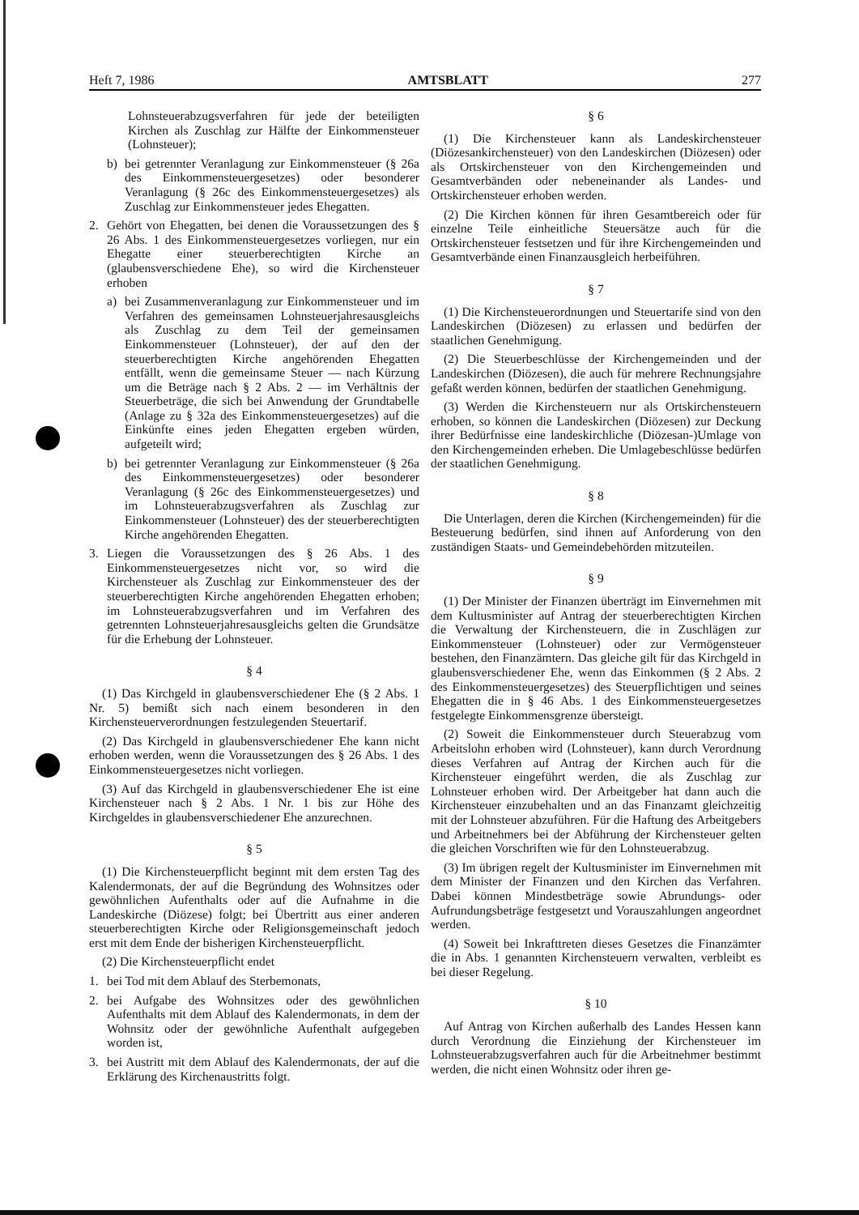Heft 7, 1986 AMTSBLATT 277
Lohnsteuerabzugsverfahren für jede der beteiligten Kirchen als Zuschlag zur Hälfte der Einkommensteuer (Lohnsteuer);
b) bei getrennter Veranlagung zur Einkommensteuer (§ 26a des Einkommensteuergesetzes) oder besonderer Veranlagung (§ 26c des Einkommensteuergesetzes) als Zuschlag zur Einkommensteuer jedes Ehegatten.
2. Gehört von Ehegatten, bei denen die Voraussetzungen des § 26 Abs. 1 des Einkommensteuergesetzes vorliegen, nur ein Ehegatte einer steuerberechtigten Kirche an (glaubensverschiedene Ehe), so wird die Kirchensteuer erhoben
a) bei Zusammenveranlagung zur Einkommensteuer und im Verfahren des gemeinsamen Lohnsteuerjahresausgleichs als Zuschlag zu dem Teil der gemeinsamen Einkommensteuer (Lohnsteuer), der auf den der steuerberechtigten Kirche angehörenden Ehegatten entfällt, wenn die gemeinsame Steuer — nach Kürzung um die Beträge nach § 2 Abs. 2 — im Verhältnis der Steuerbeträge, die sich bei Anwendung der Grundtabelle (Anlage zu § 32a des Einkommensteuergesetzes) auf die Einkünfte eines jeden Ehegatten ergeben würden, aufgeteilt wird;
b) bei getrennter Veranlagung zur Einkommensteuer (§ 26a des Einkommensteuergesetzes) oder besonderer Veranlagung (§ 26c des Einkommensteuergesetzes) und im Lohnsteuerabzugsverfahren als Zuschlag zur Einkommensteuer (Lohnsteuer) des der steuerberechtigten Kirche angehörenden Ehegatten.
3. Liegen die Voraussetzungen des § 26 Abs. 1 des Einkommensteuergesetzes nicht vor, so wird die Kirchensteuer als Zuschlag zur Einkommensteuer des der steuerberechtigten Kirche angehörenden Ehegatten erhoben; im Lohnsteuerabzugsverfahren und im Verfahren des getrennten Lohnsteuerjahresausgleichs gelten die Grundsätze für die Erhebung der Lohnsteuer.
§ 4
(1) Das Kirchgeld in glaubensverschiedener Ehe (§ 2 Abs. 1 Nr. 5) bemißt sich nach einem besonderen in den Kirchensteuerverordnungen festzulegenden Steuertarif.
(2) Das Kirchgeld in glaubensverschiedener Ehe kann nicht erhoben werden, wenn die Voraussetzungen des § 26 Abs. 1 des Einkommensteuergesetzes nicht vorliegen.
(3) Auf das Kirchgeld in glaubensverschiedener Ehe ist eine Kirchensteuer nach § 2 Abs. 1 Nr. 1 bis zur Höhe des Kirchgeldes in glaubensverschiedener Ehe anzurechnen.
§ 5
(1) Die Kirchensteuerpflicht beginnt mit dem ersten Tag des Kalendermonats, der auf die Begründung des Wohnsitzes oder gewöhnlichen Aufenthalts oder auf die Aufnahme in die Landeskirche (Diözese) folgt; bei Übertritt aus einer anderen steuerberechtigten Kirche oder Religionsgemeinschaft jedoch erst mit dem Ende der bisherigen Kirchensteuerpflicht.
(2) Die Kirchensteuerpflicht endet
1. bei Tod mit dem Ablauf des Sterbemonats,
2. bei Aufgabe des Wohnsitzes oder des gewöhnlichen Aufenthalts mit dem Ablauf des Kalendermonats, in dem der Wohnsitz oder der gewöhnliche Aufenthalt aufgegeben worden ist,
3. bei Austritt mit dem Ablauf des Kalendermonats, der auf die Erklärung des Kirchenaustritts folgt.
§ 6
(1) Die Kirchensteuer kann als Landeskirchensteuer (Diözesankirchensteuer) von den Landeskirchen (Diözesen) oder als Ortskirchensteuer von den Kirchengemeinden und Gesamtverbänden oder nebeneinander als Landes- und Ortskirchensteuer erhoben werden.
(2) Die Kirchen können für ihren Gesamtbereich oder für einzelne Teile einheitliche Steuersätze auch für die Ortskirchensteuer festsetzen und für ihre Kirchengemeinden und Gesamtverbände einen Finanzausgleich herbeiführen.
§ 7
(1) Die Kirchensteuerordnungen und Steuertarife sind von den Landeskirchen (Diözesen) zu erlassen und bedürfen der staatlichen Genehmigung.
(2) Die Steuerbeschlüsse der Kirchengemeinden und der Landeskirchen (Diözesen), die auch für mehrere Rechnungsjahre gefaßt werden können, bedürfen der staatlichen Genehmigung.
(3) Werden die Kirchensteuern nur als Ortskirchensteuern erhoben, so können die Landeskirchen (Diözesen) zur Deckung ihrer Bedürfnisse eine landeskirchliche (Diözesan-)Umlage von den Kirchengemeinden erheben. Die Umlagebeschlüsse bedürfen der staatlichen Genehmigung.
§ 8
Die Unterlagen, deren die Kirchen (Kirchengemeinden) für die Besteuerung bedürfen, sind ihnen auf Anforderung von den zuständigen Staats- und Gemeindebehörden mitzuteilen.
§ 9
(1) Der Minister der Finanzen überträgt im Einvernehmen mit dem Kultusminister auf Antrag der steuerberechtigten Kirchen die Verwaltung der Kirchensteuern, die in Zuschlägen zur Einkommensteuer (Lohnsteuer) oder zur Vermögensteuer bestehen, den Finanzämtern. Das gleiche gilt für das Kirchgeld in glaubensverschiedener Ehe, wenn das Einkommen (§ 2 Abs. 2 des Einkommensteuergesetzes) des Steuerpflichtigen und seines Ehegatten die in § 46 Abs. 1 des Einkommensteuergesetzes festgelegte Einkommensgrenze übersteigt.
(2) Soweit die Einkommensteuer durch Steuerabzug vom Arbeitslohn erhoben wird (Lohnsteuer), kann durch Verordnung dieses Verfahren auf Antrag der Kirchen auch für die Kirchensteuer eingeführt werden, die als Zuschlag zur Lohnsteuer erhoben wird. Der Arbeitgeber hat dann auch die Kirchensteuer einzubehalten und an das Finanzamt gleichzeitig mit der Lohnsteuer abzuführen. Für die Haftung des Arbeitgebers und Arbeitnehmers bei der Abführung der Kirchensteuer gelten die gleichen Vorschriften wie für den Lohnsteuerabzug.
(3) Im übrigen regelt der Kultusminister im Einvernehmen mit dem Minister der Finanzen und den Kirchen das Verfahren. Dabei können Mindestbeträge sowie Abrundungs- oder Aufrundungsbeträge festgesetzt und Vorauszahlungen angeordnet werden.
(4) Soweit bei Inkrafttreten dieses Gesetzes die Finanzämter die in Abs. 1 genannten Kirchensteuern verwalten, verbleibt es bei dieser Regelung.
§ 10
Auf Antrag von Kirchen außerhalb des Landes Hessen kann durch Verordnung die Einziehung der Kirchensteuer im Lohnsteuerabzugsverfahren auch für die Arbeitnehmer bestimmt werden, die nicht einen Wohnsitz oder ihren ge-